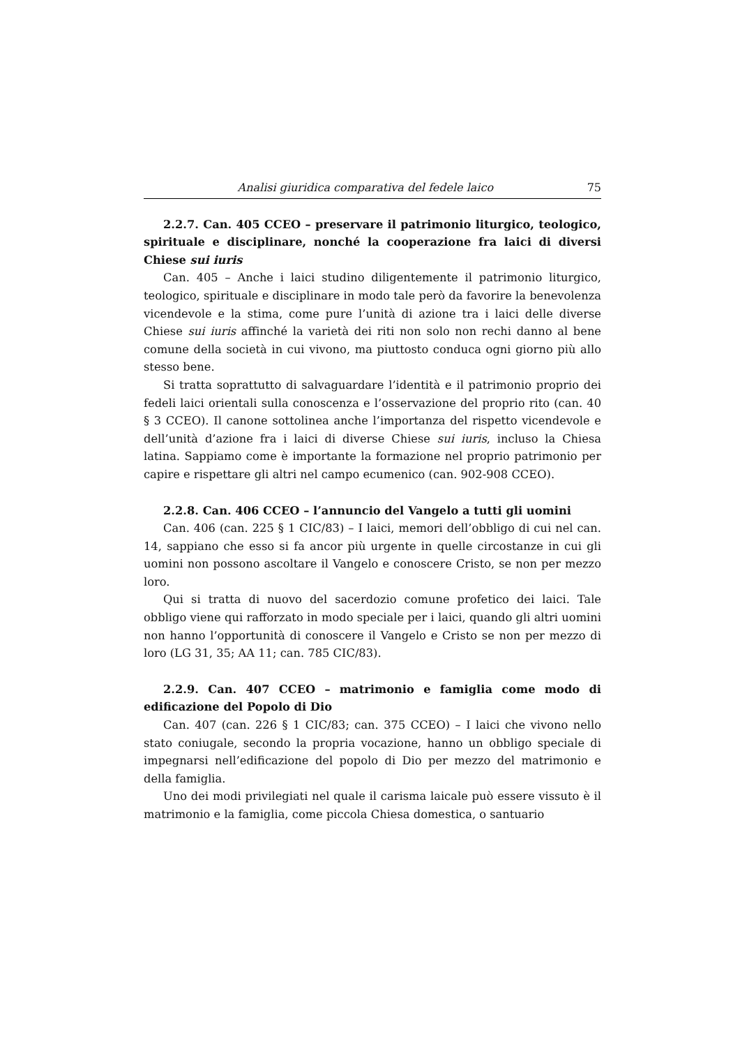Analisi giuridica comparativa del fedele laico 75
2.2.7. Can. 405 CCEO – preservare il patrimonio liturgico, teologico, spirituale e disciplinare, nonché la cooperazione fra laici di diversi Chiese sui iuris
Can. 405 – Anche i laici studino diligentemente il patrimonio liturgico, teologico, spirituale e disciplinare in modo tale però da favorire la benevolenza vicendevole e la stima, come pure l’unità di azione tra i laici delle diverse Chiese sui iuris affinché la varietà dei riti non solo non rechi danno al bene comune della società in cui vivono, ma piuttosto conduca ogni giorno più allo stesso bene.
Si tratta soprattutto di salvaguardare l’identità e il patrimonio proprio dei fedeli laici orientali sulla conoscenza e l’osservazione del proprio rito (can. 40 § 3 CCEO). Il canone sottolinea anche l’importanza del rispetto vicendevole e dell’unità d’azione fra i laici di diverse Chiese sui iuris, incluso la Chiesa latina. Sappiamo come è importante la formazione nel proprio patrimonio per capire e rispettare gli altri nel campo ecumenico (can. 902-908 CCEO).
2.2.8. Can. 406 CCEO – l’annuncio del Vangelo a tutti gli uomini
Can. 406 (can. 225 § 1 CIC/83) – I laici, memori dell’obbligo di cui nel can. 14, sappiano che esso si fa ancor più urgente in quelle circostanze in cui gli uomini non possono ascoltare il Vangelo e conoscere Cristo, se non per mezzo loro.
Qui si tratta di nuovo del sacerdozio comune profetico dei laici. Tale obbligo viene qui rafforzato in modo speciale per i laici, quando gli altri uomini non hanno l’opportunità di conoscere il Vangelo e Cristo se non per mezzo di loro (LG 31, 35; AA 11; can. 785 CIC/83).
2.2.9. Can. 407 CCEO – matrimonio e famiglia come modo di edificazione del Popolo di Dio
Can. 407 (can. 226 § 1 CIC/83; can. 375 CCEO) – I laici che vivono nello stato coniugale, secondo la propria vocazione, hanno un obbligo speciale di impegnarsi nell’edificazione del popolo di Dio per mezzo del matrimonio e della famiglia.
Uno dei modi privilegiati nel quale il carisma laicale può essere vissuto è il matrimonio e la famiglia, come piccola Chiesa domestica, o santuario